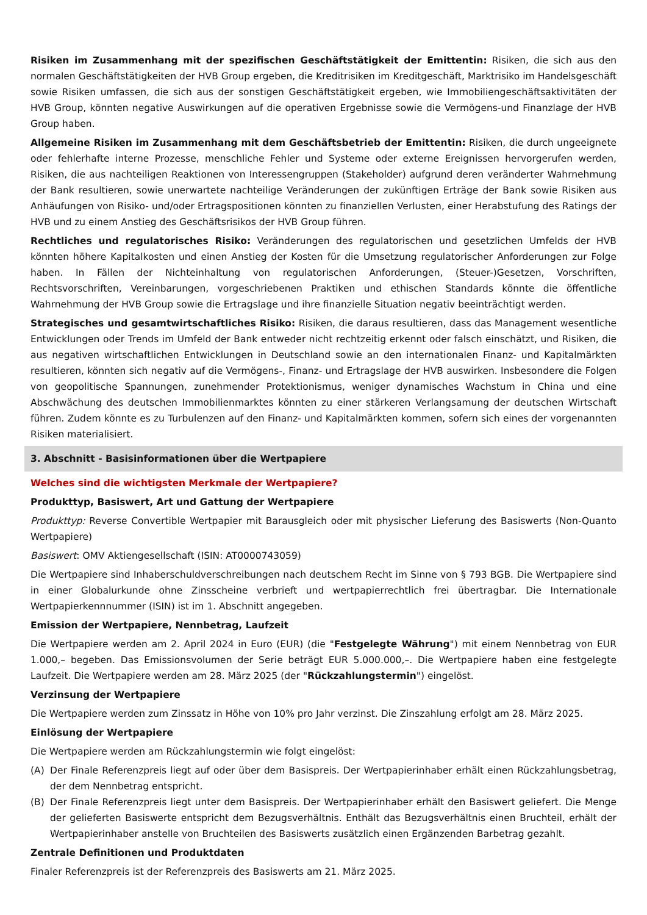Risiken im Zusammenhang mit der spezifischen Geschäftstätigkeit der Emittentin: Risiken, die sich aus den normalen Geschäftstätigkeiten der HVB Group ergeben, die Kreditrisiken im Kreditgeschäft, Marktrisiko im Handelsgeschäft sowie Risiken umfassen, die sich aus der sonstigen Geschäftstätigkeit ergeben, wie Immobiliengeschäftsaktivitäten der HVB Group, könnten negative Auswirkungen auf die operativen Ergebnisse sowie die Vermögens-und Finanzlage der HVB Group haben.
Allgemeine Risiken im Zusammenhang mit dem Geschäftsbetrieb der Emittentin: Risiken, die durch ungeeignete oder fehlerhafte interne Prozesse, menschliche Fehler und Systeme oder externe Ereignissen hervorgerufen werden, Risiken, die aus nachteiligen Reaktionen von Interessengruppen (Stakeholder) aufgrund deren veränderter Wahrnehmung der Bank resultieren, sowie unerwartete nachteilige Veränderungen der zukünftigen Erträge der Bank sowie Risiken aus Anhäufungen von Risiko- und/oder Ertragspositionen könnten zu finanziellen Verlusten, einer Herabstufung des Ratings der HVB und zu einem Anstieg des Geschäftsrisikos der HVB Group führen.
Rechtliches und regulatorisches Risiko: Veränderungen des regulatorischen und gesetzlichen Umfelds der HVB könnten höhere Kapitalkosten und einen Anstieg der Kosten für die Umsetzung regulatorischer Anforderungen zur Folge haben. In Fällen der Nichteinhaltung von regulatorischen Anforderungen, (Steuer-)Gesetzen, Vorschriften, Rechtsvorschriften, Vereinbarungen, vorgeschriebenen Praktiken und ethischen Standards könnte die öffentliche Wahrnehmung der HVB Group sowie die Ertragslage und ihre finanzielle Situation negativ beeinträchtigt werden.
Strategisches und gesamtwirtschaftliches Risiko: Risiken, die daraus resultieren, dass das Management wesentliche Entwicklungen oder Trends im Umfeld der Bank entweder nicht rechtzeitig erkennt oder falsch einschätzt, und Risiken, die aus negativen wirtschaftlichen Entwicklungen in Deutschland sowie an den internationalen Finanz- und Kapitalmärkten resultieren, könnten sich negativ auf die Vermögens-, Finanz- und Ertragslage der HVB auswirken. Insbesondere die Folgen von geopolitische Spannungen, zunehmender Protektionismus, weniger dynamisches Wachstum in China und eine Abschwächung des deutschen Immobilienmarktes könnten zu einer stärkeren Verlangsamung der deutschen Wirtschaft führen. Zudem könnte es zu Turbulenzen auf den Finanz- und Kapitalmärkten kommen, sofern sich eines der vorgenannten Risiken materialisiert.
3. Abschnitt - Basisinformationen über die Wertpapiere
Welches sind die wichtigsten Merkmale der Wertpapiere?
Produkttyp, Basiswert, Art und Gattung der Wertpapiere
Produkttyp: Reverse Convertible Wertpapier mit Barausgleich oder mit physischer Lieferung des Basiswerts (Non-Quanto Wertpapiere)
Basiswert: OMV Aktiengesellschaft (ISIN: AT0000743059)
Die Wertpapiere sind Inhaberschuldverschreibungen nach deutschem Recht im Sinne von § 793 BGB. Die Wertpapiere sind in einer Globalurkunde ohne Zinsscheine verbrieft und wertpapierrechtlich frei übertragbar. Die Internationale Wertpapierkennnummer (ISIN) ist im 1. Abschnitt angegeben.
Emission der Wertpapiere, Nennbetrag, Laufzeit
Die Wertpapiere werden am 2. April 2024 in Euro (EUR) (die "Festgelegte Währung") mit einem Nennbetrag von EUR 1.000,– begeben. Das Emissionsvolumen der Serie beträgt EUR 5.000.000,–. Die Wertpapiere haben eine festgelegte Laufzeit. Die Wertpapiere werden am 28. März 2025 (der "Rückzahlungstermin") eingelöst.
Verzinsung der Wertpapiere
Die Wertpapiere werden zum Zinssatz in Höhe von 10% pro Jahr verzinst. Die Zinszahlung erfolgt am 28. März 2025.
Einlösung der Wertpapiere
Die Wertpapiere werden am Rückzahlungstermin wie folgt eingelöst:
(A) Der Finale Referenzpreis liegt auf oder über dem Basispreis. Der Wertpapierinhaber erhält einen Rückzahlungsbetrag, der dem Nennbetrag entspricht.
(B) Der Finale Referenzpreis liegt unter dem Basispreis. Der Wertpapierinhaber erhält den Basiswert geliefert. Die Menge der gelieferten Basiswerte entspricht dem Bezugsverhältnis. Enthält das Bezugsverhältnis einen Bruchteil, erhält der Wertpapierinhaber anstelle von Bruchteilen des Basiswerts zusätzlich einen Ergänzenden Barbetrag gezahlt.
Zentrale Definitionen und Produktdaten
Finaler Referenzpreis ist der Referenzpreis des Basiswerts am 21. März 2025.